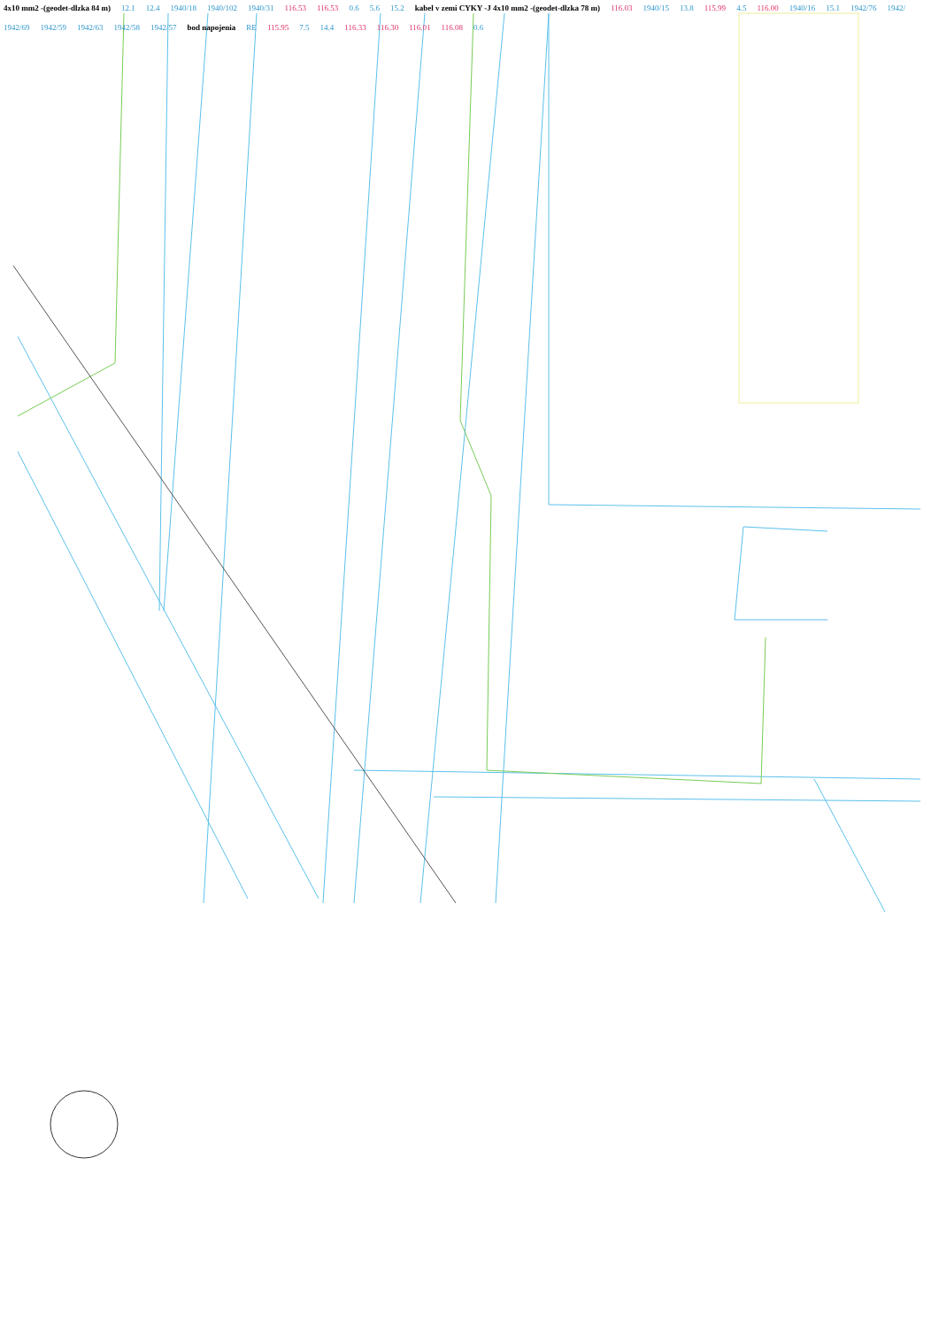4x10 mm2 -(geodet-dlzka 84 m) 12.1 12.4 1940/18 1940/102 1940/31 116.53 116.53 0.6 5.6 15.2 kabel v zemi CYKY -J 4x10 mm2 -(geodet-dlzka 78 m) 116.03 1940/15 13.8 115.99 4.5 116.00 1940/16 15.1 1942/76 1942/ 1942/69 1942/59 1942/63 1942/58 1942/57 bod napojenia RE 115.95 7.5 14.4 116.33 116.30 116.01 116.08 0.6